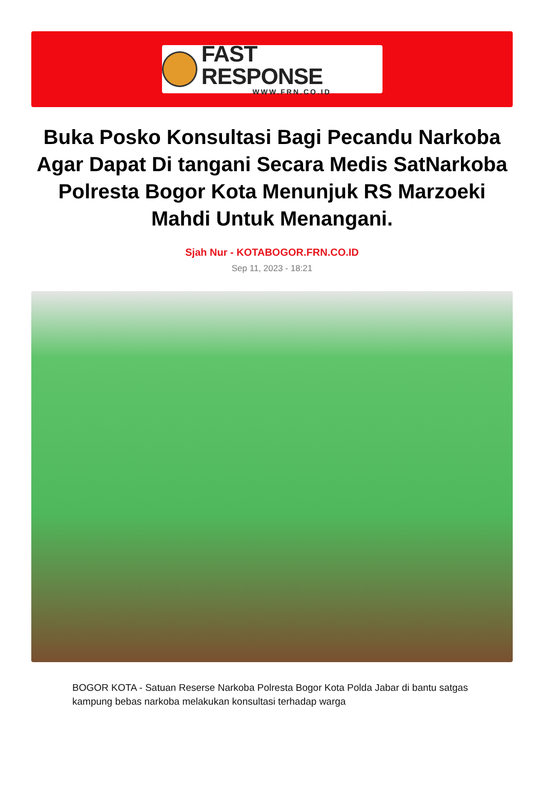FAST RESPONSE
WWW.FRN.CO.ID
Buka Posko Konsultasi Bagi Pecandu Narkoba Agar Dapat Di tangani Secara Medis SatNarkoba Polresta Bogor Kota Menunjuk RS Marzoeki Mahdi Untuk Menangani.
Sjah Nur - KOTABOGOR.FRN.CO.ID
Sep 11, 2023 - 18:21
BOGOR KOTA - Satuan Reserse Narkoba Polresta Bogor Kota Polda Jabar di bantu satgas kampung bebas narkoba melakukan konsultasi terhadap warga